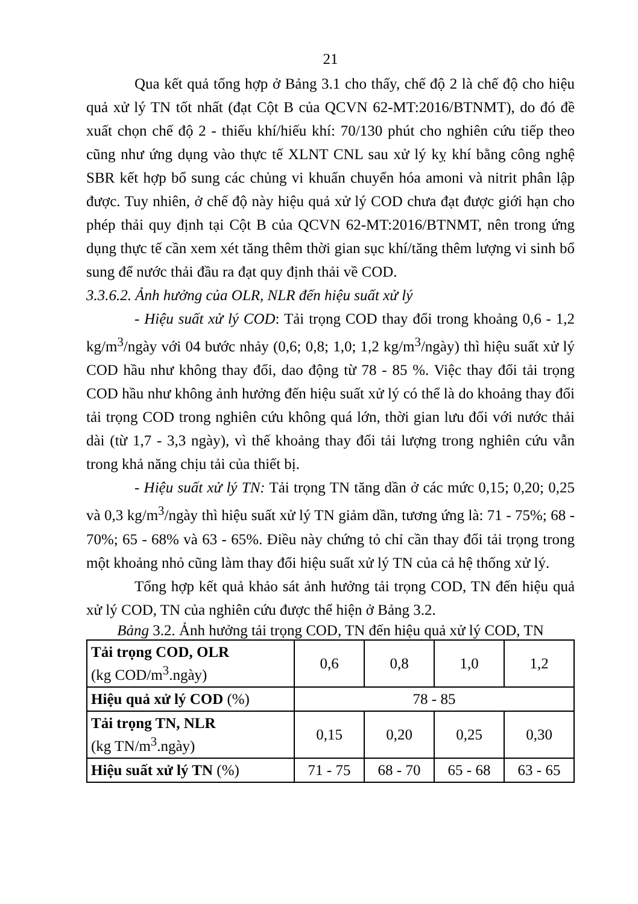21
Qua kết quả tổng hợp ở Bảng 3.1 cho thấy, chế độ 2 là chế độ cho hiệu quả xử lý TN tốt nhất (đạt Cột B của QCVN 62-MT:2016/BTNMT), do đó đề xuất chọn chế độ 2 - thiếu khí/hiếu khí: 70/130 phút cho nghiên cứu tiếp theo cũng như ứng dụng vào thực tế XLNT CNL sau xử lý kỵ khí bằng công nghệ SBR kết hợp bổ sung các chủng vi khuẩn chuyển hóa amoni và nitrit phân lập được. Tuy nhiên, ở chế độ này hiệu quả xử lý COD chưa đạt được giới hạn cho phép thải quy định tại Cột B của QCVN 62-MT:2016/BTNMT, nên trong ứng dụng thực tế cần xem xét tăng thêm thời gian sục khí/tăng thêm lượng vi sinh bổ sung để nước thải đầu ra đạt quy định thải về COD.
3.3.6.2. Ảnh hưởng của OLR, NLR đến hiệu suất xử lý
- Hiệu suất xử lý COD: Tải trọng COD thay đổi trong khoảng 0,6 - 1,2 kg/m<sup>3</sup>/ngày với 04 bước nhảy (0,6; 0,8; 1,0; 1,2 kg/m<sup>3</sup>/ngày) thì hiệu suất xử lý COD hầu như không thay đổi, dao động từ 78 - 85 %. Việc thay đổi tải trọng COD hầu như không ảnh hưởng đến hiệu suất xử lý có thể là do khoảng thay đổi tải trọng COD trong nghiên cứu không quá lớn, thời gian lưu đối với nước thải dài (từ 1,7 - 3,3 ngày), vì thế khoảng thay đổi tải lượng trong nghiên cứu vẫn trong khả năng chịu tải của thiết bị.
- Hiệu suất xử lý TN: Tải trọng TN tăng dần ở các mức 0,15; 0,20; 0,25 và 0,3 kg/m<sup>3</sup>/ngày thì hiệu suất xử lý TN giảm dần, tương ứng là: 71 - 75%; 68 - 70%; 65 - 68% và 63 - 65%. Điều này chứng tỏ chỉ cần thay đổi tải trọng trong một khoảng nhỏ cũng làm thay đổi hiệu suất xử lý TN của cả hệ thống xử lý.
Tổng hợp kết quả khảo sát ảnh hưởng tải trọng COD, TN đến hiệu quả xử lý COD, TN của nghiên cứu được thể hiện ở Bảng 3.2.
Bảng 3.2. Ảnh hưởng tải trọng COD, TN đến hiệu quả xử lý COD, TN
| Tải trọng COD, OLR (kg COD/m<sup>3</sup>.ngày) | 0,6 | 0,8 | 1,0 | 1,2 |
| Hiệu quả xử lý COD (%) | 78 - 85 | | | |
| Tải trọng TN, NLR (kg TN/m<sup>3</sup>.ngày) | 0,15 | 0,20 | 0,25 | 0,30 |
| Hiệu suất xử lý TN (%) | 71 - 75 | 68 - 70 | 65 - 68 | 63 - 65 |